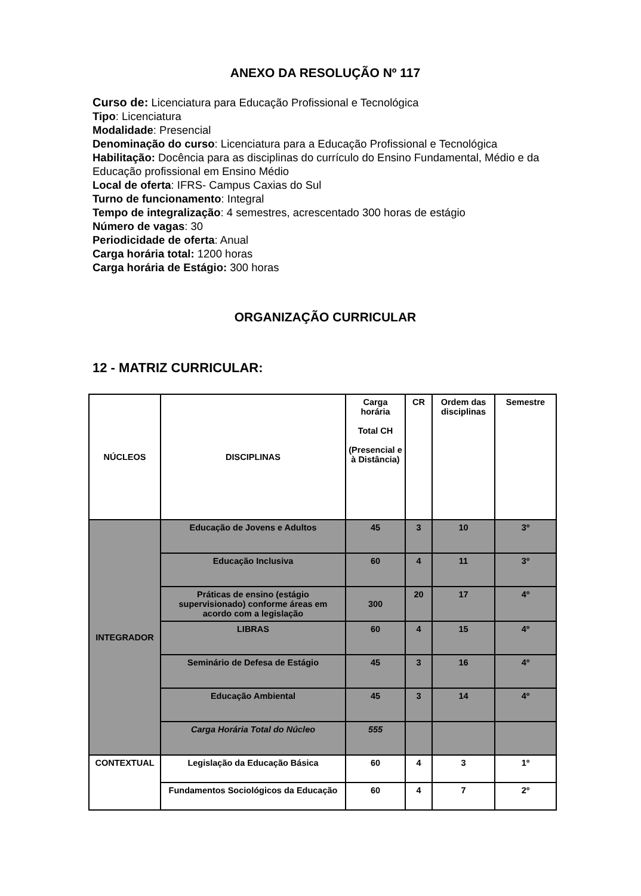ANEXO DA RESOLUÇÃO Nº 117
Curso de: Licenciatura para Educação Profissional e Tecnológica
Tipo: Licenciatura
Modalidade: Presencial
Denominação do curso: Licenciatura para a Educação Profissional e Tecnológica
Habilitação: Docência para as disciplinas do currículo do Ensino Fundamental, Médio e da Educação profissional em Ensino Médio
Local de oferta: IFRS- Campus Caxias do Sul
Turno de funcionamento: Integral
Tempo de integralização: 4 semestres, acrescentado 300 horas de estágio
Número de vagas: 30
Periodicidade de oferta: Anual
Carga horária total: 1200 horas
Carga horária de Estágio: 300 horas
ORGANIZAÇÃO CURRICULAR
12 - MATRIZ CURRICULAR:
| NÚCLEOS | DISCIPLINAS | Carga horária Total CH (Presencial e à Distância) | CR | Ordem das disciplinas | Semestre |
| --- | --- | --- | --- | --- | --- |
| INTEGRADOR | Educação de Jovens e Adultos | 45 | 3 | 10 | 3º |
| | Educação Inclusiva | 60 | 4 | 11 | 3º |
| | Práticas de ensino (estágio supervisionado) conforme áreas em acordo com a legislação | 300 | 20 | 17 | 4º |
| | LIBRAS | 60 | 4 | 15 | 4º |
| | Seminário de Defesa de Estágio | 45 | 3 | 16 | 4º |
| | Educação Ambiental | 45 | 3 | 14 | 4º |
| | Carga Horária Total do Núcleo | 555 | | | |
| CONTEXTUAL | Legislação da Educação Básica | 60 | 4 | 3 | 1º |
| | Fundamentos Sociológicos da Educação | 60 | 4 | 7 | 2º |